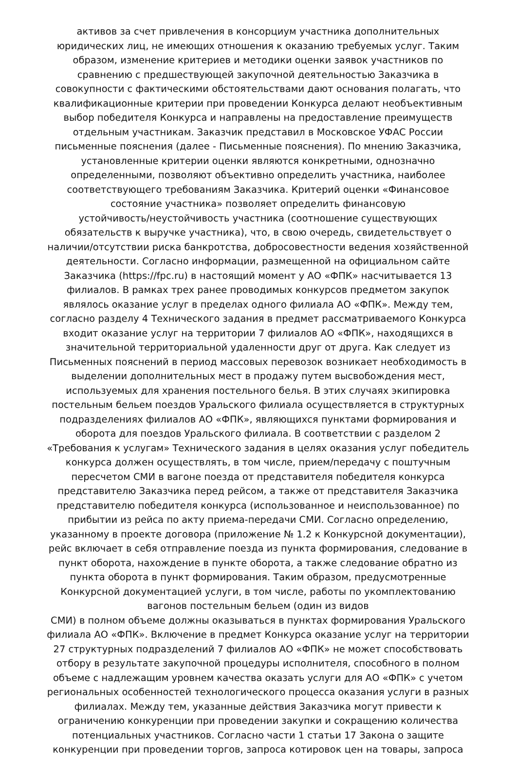активов за счет привлечения в консорциум участника дополнительных
юридических лиц, не имеющих отношения к оказанию требуемых услуг. Таким
образом, изменение критериев и методики оценки заявок участников по
сравнению с предшествующей закупочной деятельностью Заказчика в
совокупности с фактическими обстоятельствами дают основания полагать, что
квалификационные критерии при проведении Конкурса делают необъективным
выбор победителя Конкурса и направлены на предоставление преимуществ
отдельным участникам. Заказчик представил в Московское УФАС России
письменные пояснения (далее - Письменные пояснения). По мнению Заказчика,
установленные критерии оценки являются конкретными, однозначно
определенными, позволяют объективно определить участника, наиболее
соответствующего требованиям Заказчика. Критерий оценки «Финансовое
состояние участника» позволяет определить финансовую
устойчивость/неустойчивость участника (соотношение существующих
обязательств к выручке участника), что, в свою очередь, свидетельствует о
наличии/отсутствии риска банкротства, добросовестности ведения хозяйственной
деятельности. Согласно информации, размещенной на официальном сайте
Заказчика (https://fpc.ru) в настоящий момент у АО «ФПК» насчитывается 13
филиалов. В рамках трех ранее проводимых конкурсов предметом закупок
являлось оказание услуг в пределах одного филиала АО «ФПК». Между тем,
согласно разделу 4 Технического задания в предмет рассматриваемого Конкурса
входит оказание услуг на территории 7 филиалов АО «ФПК», находящихся в
значительной территориальной удаленности друг от друга. Как следует из
Письменных пояснений в период массовых перевозок возникает необходимость в
выделении дополнительных мест в продажу путем высвобождения мест,
используемых для хранения постельного белья. В этих случаях экипировка
постельным бельем поездов Уральского филиала осуществляется в структурных
подразделениях филиалов АО «ФПК», являющихся пунктами формирования и
оборота для поездов Уральского филиала. В соответствии с разделом 2
«Требования к услугам» Технического задания в целях оказания услуг победитель
конкурса должен осуществлять, в том числе, прием/передачу с поштучным
пересчетом СМИ в вагоне поезда от представителя победителя конкурса
представителю Заказчика перед рейсом, а также от представителя Заказчика
представителю победителя конкурса (использованное и неиспользованное) по
прибытии из рейса по акту приема-передачи СМИ. Согласно определению,
указанному в проекте договора (приложение № 1.2 к Конкурсной документации),
рейс включает в себя отправление поезда из пункта формирования, следование в
пункт оборота, нахождение в пункте оборота, а также следование обратно из
пункта оборота в пункт формирования. Таким образом, предусмотренные
Конкурсной документацией услуги, в том числе, работы по укомплектованию
вагонов постельным бельем (один из видов
СМИ) в полном объеме должны оказываться в пунктах формирования Уральского
филиала АО «ФПК». Включение в предмет Конкурса оказание услуг на территории
27 структурных подразделений 7 филиалов АО «ФПК» не может способствовать
отбору в результате закупочной процедуры исполнителя, способного в полном
объеме с надлежащим уровнем качества оказать услуги для АО «ФПК» с учетом
региональных особенностей технологического процесса оказания услуги в разных
филиалах. Между тем, указанные действия Заказчика могут привести к
ограничению конкуренции при проведении закупки и сокращению количества
потенциальных участников. Согласно части 1 статьи 17 Закона о защите
конкуренции при проведении торгов, запроса котировок цен на товары, запроса